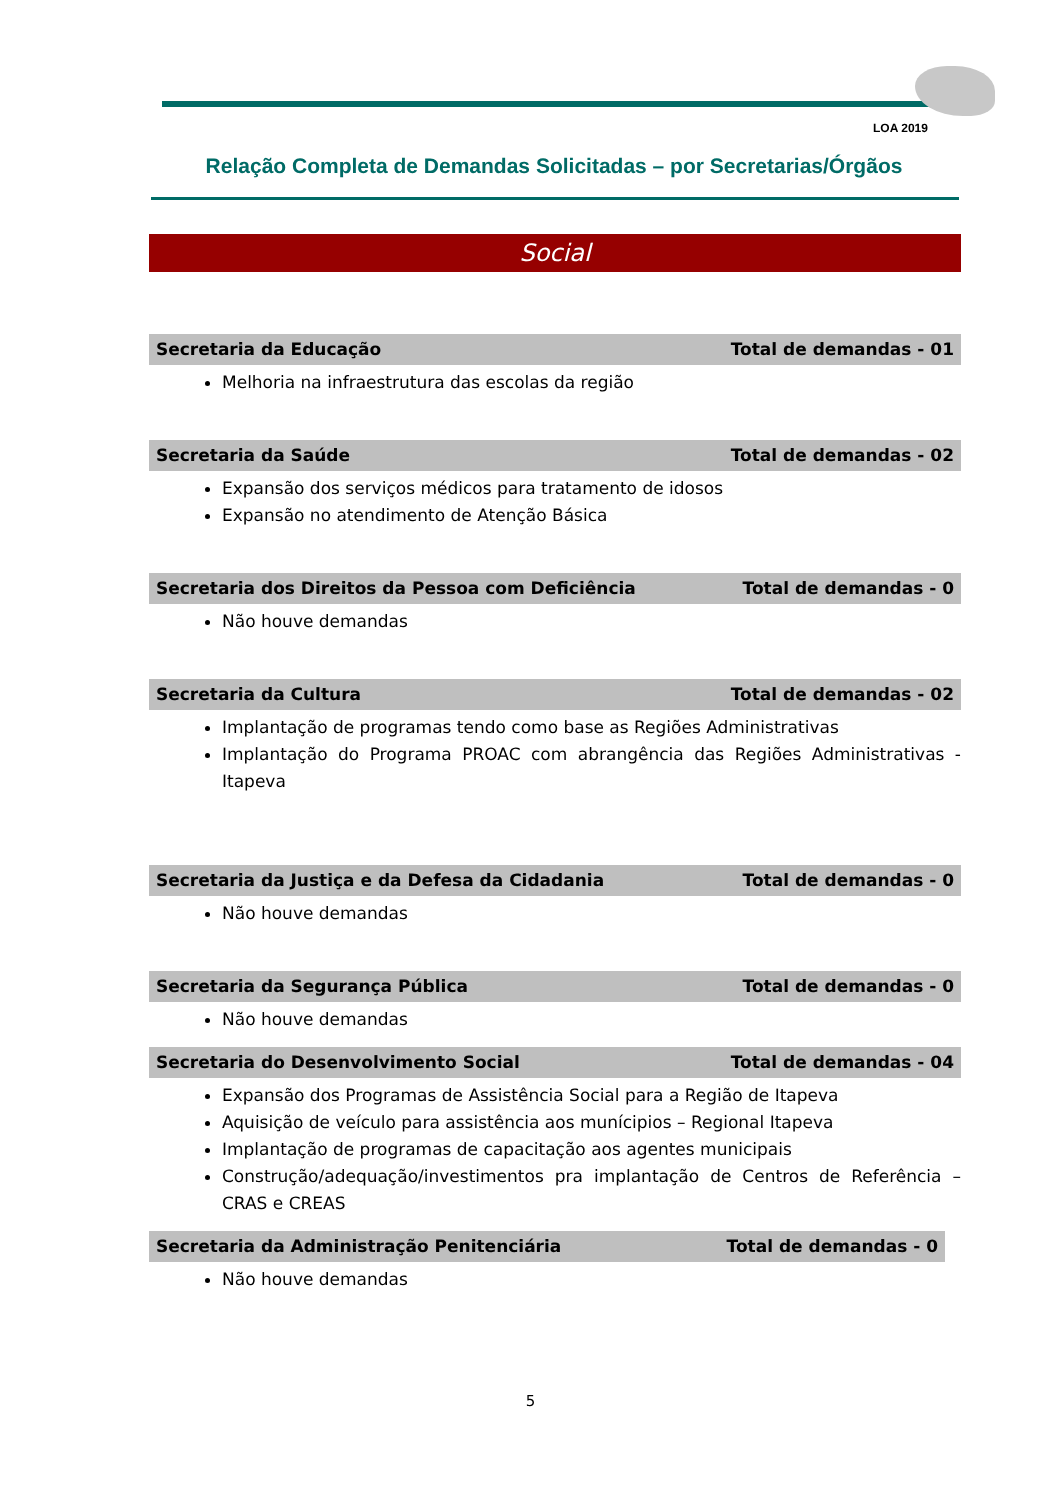LOA 2019
Relação Completa de Demandas Solicitadas – por Secretarias/Órgãos
Social
Secretaria da Educação Total de demandas - 01
Melhoria na infraestrutura das escolas da região
Secretaria da Saúde Total de demandas - 02
Expansão dos serviços médicos para tratamento de idosos
Expansão no atendimento de Atenção Básica
Secretaria dos Direitos da Pessoa com Deficiência Total de demandas - 0
Não houve demandas
Secretaria da Cultura Total de demandas - 02
Implantação de programas tendo como base as Regiões Administrativas
Implantação do Programa PROAC com abrangência das Regiões Administrativas - Itapeva
Secretaria da Justiça e da Defesa da Cidadania Total de demandas - 0
Não houve demandas
Secretaria da Segurança Pública Total de demandas - 0
Não houve demandas
Secretaria do Desenvolvimento Social Total de demandas - 04
Expansão dos Programas de Assistência Social para a Região de Itapeva
Aquisição de veículo para assistência aos munícipios – Regional Itapeva
Implantação de programas de capacitação aos agentes municipais
Construção/adequação/investimentos pra implantação de Centros de Referência – CRAS e CREAS
Secretaria da Administração Penitenciária Total de demandas - 0
Não houve demandas
5